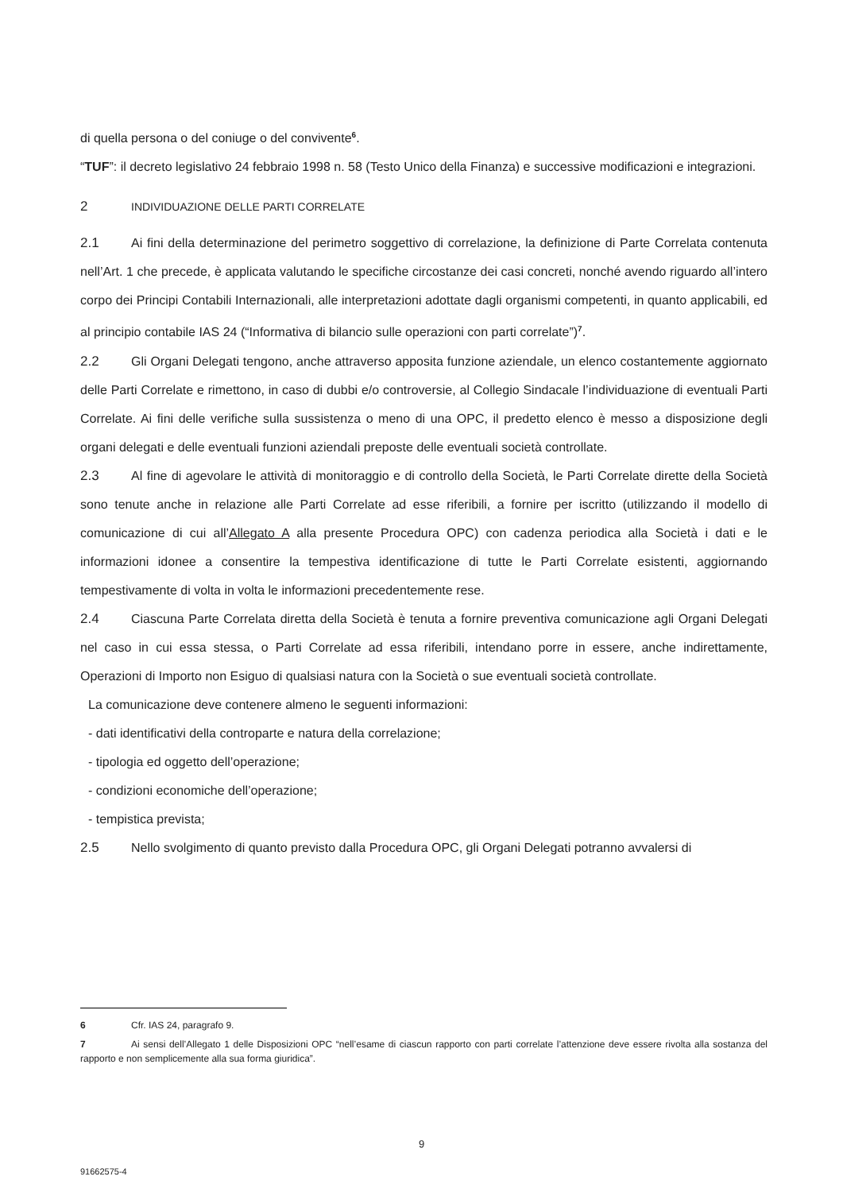di quella persona o del coniuge o del convivente<sup>6</sup>.
“TUF”: il decreto legislativo 24 febbraio 1998 n. 58 (Testo Unico della Finanza) e successive modificazioni e integrazioni.
2 INDIVIDUAZIONE DELLE PARTI CORRELATE
2.1 Ai fini della determinazione del perimetro soggettivo di correlazione, la definizione di Parte Correlata contenuta nell’Art. 1 che precede, è applicata valutando le specifiche circostanze dei casi concreti, nonché avendo riguardo all’intero corpo dei Principi Contabili Internazionali, alle interpretazioni adottate dagli organismi competenti, in quanto applicabili, ed al principio contabile IAS 24 (“Informativa di bilancio sulle operazioni con parti correlate”)<sup>7</sup>.
2.2 Gli Organi Delegati tengono, anche attraverso apposita funzione aziendale, un elenco costantemente aggiornato delle Parti Correlate e rimettono, in caso di dubbi e/o controversie, al Collegio Sindacale l’individuazione di eventuali Parti Correlate. Ai fini delle verifiche sulla sussistenza o meno di una OPC, il predetto elenco è messo a disposizione degli organi delegati e delle eventuali funzioni aziendali preposte delle eventuali società controllate.
2.3 Al fine di agevolare le attività di monitoraggio e di controllo della Società, le Parti Correlate dirette della Società sono tenute anche in relazione alle Parti Correlate ad esse riferibili, a fornire per iscritto (utilizzando il modello di comunicazione di cui all’Allegato A alla presente Procedura OPC) con cadenza periodica alla Società i dati e le informazioni idonee a consentire la tempestiva identificazione di tutte le Parti Correlate esistenti, aggiornando tempestivamente di volta in volta le informazioni precedentemente rese.
2.4 Ciascuna Parte Correlata diretta della Società è tenuta a fornire preventiva comunicazione agli Organi Delegati nel caso in cui essa stessa, o Parti Correlate ad essa riferibili, intendano porre in essere, anche indirettamente, Operazioni di Importo non Esiguo di qualsiasi natura con la Società o sue eventuali società controllate.
La comunicazione deve contenere almeno le seguenti informazioni:
- dati identificativi della controparte e natura della correlazione;
- tipologia ed oggetto dell’operazione;
- condizioni economiche dell’operazione;
- tempistica prevista;
2.5 Nello svolgimento di quanto previsto dalla Procedura OPC, gli Organi Delegati potranno avvalersi di
6 Cfr. IAS 24, paragrafo 9.
7 Ai sensi dell’Allegato 1 delle Disposizioni OPC “nell’esame di ciascun rapporto con parti correlate l’attenzione deve essere rivolta alla sostanza del rapporto e non semplicemente alla sua forma giuridica”.
9
91662575-4